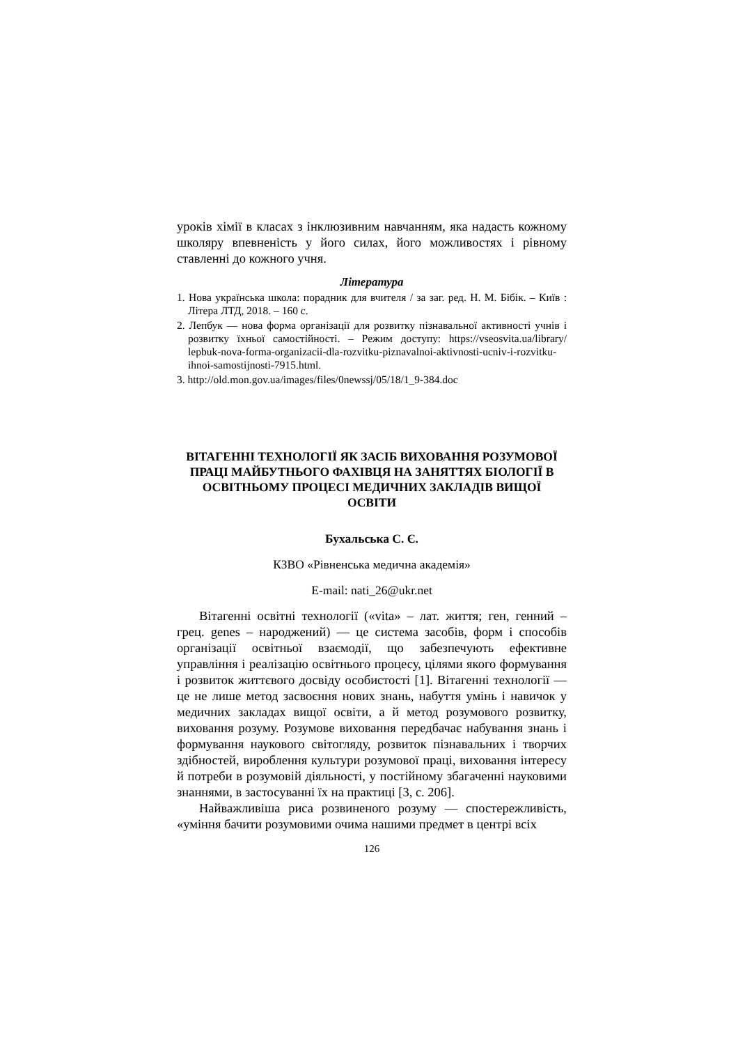уроків хімії в класах з інклюзивним навчанням, яка надасть кожному школяру впевненість у його силах, його можливостях і рівному ставленні до кожного учня.
Література
1. Нова українська школа: порадник для вчителя / за заг. ред. Н. М. Бібік. – Київ : Літера ЛТД, 2018. – 160 с.
2. Лепбук — нова форма організації для розвитку пізнавальної активності учнів і розвитку їхньої самостійності. – Режим доступу: https://vseosvita.ua/library/ lepbuk-nova-forma-organizacii-dla-rozvitku-piznavalnoi-aktivnosti-ucniv-i-rozvitku-ihnoi-samostijnosti-7915.html.
3. http://old.mon.gov.ua/images/files/0newssj/05/18/1_9-384.doc
ВІТАГЕННІ ТЕХНОЛОГІЇ ЯК ЗАСІБ ВИХОВАННЯ РОЗУМОВОЇ ПРАЦІ МАЙБУТНЬОГО ФАХІВЦЯ НА ЗАНЯТТЯХ БІОЛОГІЇ В ОСВІТНЬОМУ ПРОЦЕСІ МЕДИЧНИХ ЗАКЛАДІВ ВИЩОЇ ОСВІТИ
Бухальська С. Є.
КЗВО «Рівненська медична академія»
E-mail: nati_26@ukr.net
Вітагенні освітні технології («vita» – лат. життя; ген, генний – грец. genes – народжений) — це система засобів, форм і способів організації освітньої взаємодії, що забезпечують ефективне управління і реалізацію освітнього процесу, цілями якого формування і розвиток життєвого досвіду особистості [1]. Вітагенні технології — це не лише метод засвоєння нових знань, набуття умінь і навичок у медичних закладах вищої освіти, а й метод розумового розвитку, виховання розуму. Розумове виховання передбачає набування знань і формування наукового світогляду, розвиток пізнавальних і творчих здібностей, вироблення культури розумової праці, виховання інтересу й потреби в розумовій діяльності, у постійному збагаченні науковими знаннями, в застосуванні їх на практиці [3, с. 206].
Найважливіша риса розвиненого розуму — спостережливість, «уміння бачити розумовими очима нашими предмет в центрі всіх
126